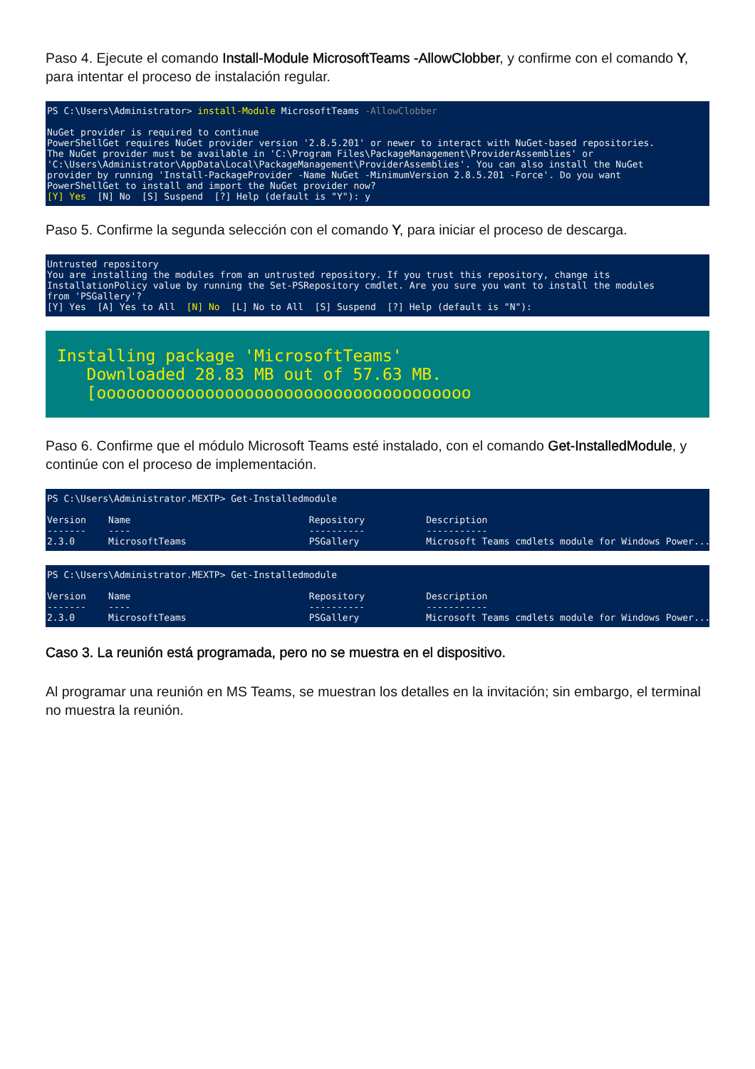Paso 4. Ejecute el comando Install-Module MicrosoftTeams -AllowClobber, y confirme con el comando Y, para intentar el proceso de instalación regular.
PS C:\Users\Administrator> install-Module MicrosoftTeams -AllowClobber NuGet provider is required to continue PowerShellGet requires NuGet provider version '2.8.5.201' or newer to interact with NuGet-based repositories. The NuGet provider must be available in 'C:\Program Files\PackageManagement\ProviderAssemblies' or 'C:\Users\Administrator\AppData\Local\PackageManagement\ProviderAssemblies'. You can also install the NuGet provider by running 'Install-PackageProvider -Name NuGet -MinimumVersion 2.8.5.201 -Force'. Do you want PowerShellGet to install and import the NuGet provider now? [Y] Yes [N] No [S] Suspend [?] Help (default is "Y"): y
Paso 5. Confirme la segunda selección con el comando Y, para iniciar el proceso de descarga.
Untrusted repository You are installing the modules from an untrusted repository. If you trust this repository, change its InstallationPolicy value by running the Set-PSRepository cmdlet. Are you sure you want to install the modules from 'PSGallery'? [Y] Yes [A] Yes to All [N] No [L] No to All [S] Suspend [?] Help (default is "N"):
Installing package 'MicrosoftTeams' Downloaded 28.83 MB out of 57.63 MB. [oooooooooooooooooooooooooooooooooooooo
Paso 6. Confirme que el módulo Microsoft Teams esté instalado, con el comando Get-InstalledModule, y continúe con el proceso de implementación.
PS C:\Users\Administrator.MEXTP> Get-Installedmodule Version Name Repository Description ------- ---- ---------- ----------- 2.3.0 MicrosoftTeams PSGallery Microsoft Teams cmdlets module for Windows Power...
PS C:\Users\Administrator.MEXTP> Get-Installedmodule Version Name Repository Description ------- ---- ---------- ----------- 2.3.0 MicrosoftTeams PSGallery Microsoft Teams cmdlets module for Windows Power...
Caso 3. La reunión está programada, pero no se muestra en el dispositivo.
Al programar una reunión en MS Teams, se muestran los detalles en la invitación; sin embargo, el terminal no muestra la reunión.